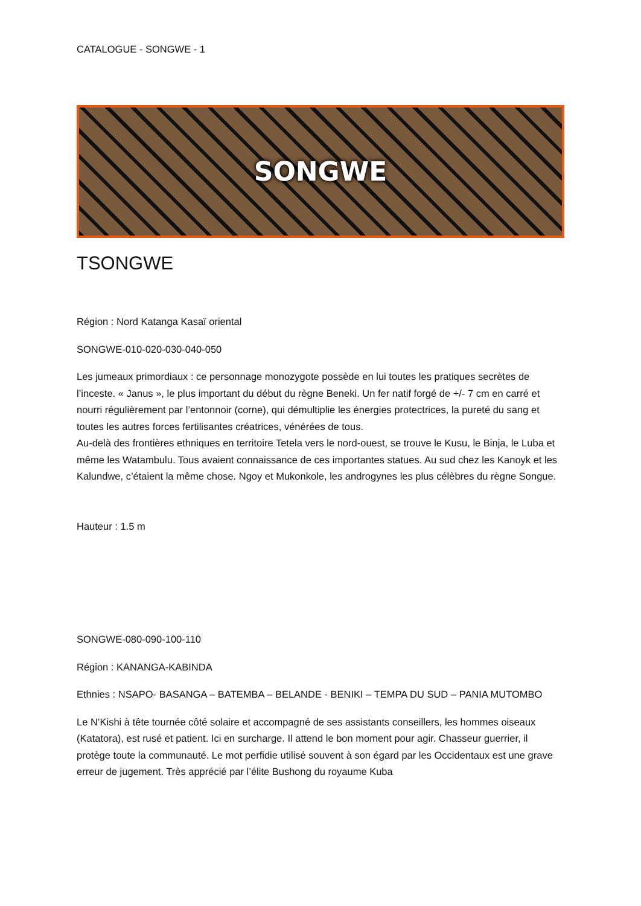CATALOGUE - SONGWE - 1
SONGWE
TSONGWE
Région : Nord Katanga Kasaï oriental
SONGWE-010-020-030-040-050
Les jumeaux primordiaux : ce personnage monozygote possède en lui toutes les pratiques secrètes de l’inceste. « Janus », le plus important du début du règne Beneki. Un fer natif forgé de +/- 7 cm en carré et nourri régulièrement par l’entonnoir (corne), qui démultiplie les énergies protectrices, la pureté du sang et toutes les autres forces fertilisantes créatrices, vénérées de tous.
Au-delà des frontières ethniques en territoire Tetela vers le nord-ouest, se trouve le Kusu, le Binja, le Luba et même les Watambulu. Tous avaient connaissance de ces importantes statues. Au sud chez les Kanoyk et les Kalundwe, c’étaient la même chose. Ngoy et Mukonkole, les androgynes les plus célèbres du règne Songue.
Hauteur : 1.5 m
SONGWE-080-090-100-110
Région : KANANGA-KABINDA
Ethnies : NSAPO- BASANGA – BATEMBA – BELANDE - BENIKI – TEMPA DU SUD – PANIA MUTOMBO
Le N’Kishi à tête tournée côté solaire et accompagné de ses assistants conseillers, les hommes oiseaux (Katatora), est rusé et patient. Ici en surcharge. Il attend le bon moment pour agir. Chasseur guerrier, il protège toute la communauté. Le mot perfidie utilisé souvent à son égard par les Occidentaux est une grave erreur de jugement. Très apprécié par l’élite Bushong du royaume Kuba